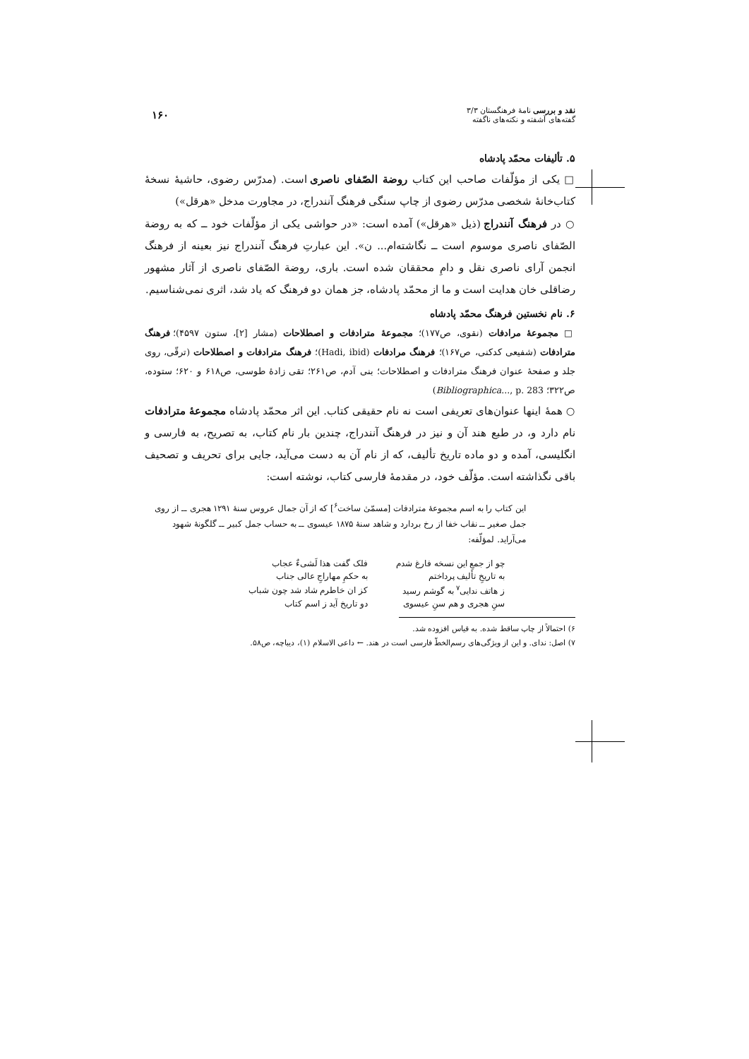نقد و بررسی نامهٔ فرهنگستان ۳/۳
گفته‌های آشفته و نکته‌های ناگفته
۱۶۰
۵. تألیفات محمّد پادشاه
□ یکی از مؤلّفات صاحب این کتاب روضة الصّفای ناصری است. (مدرّس رضوی، حاشیهٔ نسخهٔ کتاب‌خانهٔ شخصی مدرّس رضوی از چاپ سنگی فرهنگ آنندراج، در مجاورت مدخل «هرقل»)
○ در فرهنگ آنندراج (ذیل «هرقل») آمده است: «در حواشی یکی از مؤلّفات خود ــ که به روضة الصّفای ناصری موسوم است ــ نگاشته‌ام... ن». این عبارتِ فرهنگ آنندراج نیز بعینه از فرهنگ انجمن آرای ناصری نقل و دامِ محققان شده است. باری، روضة الصّفای ناصری از آثار مشهور رضاقلی خان هدایت است و ما از محمّد پادشاه، جز همان دو فرهنگ که یاد شد، اثری نمی‌شناسیم.
۶. نام نخستین فرهنگ محمّد پادشاه
□ مجموعهٔ مرادفات (نقوی، ص۱۷۷)؛ مجموعهٔ مترادفات و اصطلاحات (مشار [۲]، ستون ۴۵۹۷)؛ فرهنگ مترادفات (شفیعی کدکنی، ص۱۶۷)؛ فرهنگ مرادفات (Hadi, ibid)؛ فرهنگ مترادفات و اصطلاحات (ترقّی، روی جلد و صفحهٔ عنوان فرهنگ مترادفات و اصطلاحات؛ بنی آدم، ص۲۶۱؛ تقی زادهٔ طوسی، ص۶۱۸ و ۶۲۰؛ ستوده، ص۳۲۲؛ Bibliographica..., p. 283)
○ همهٔ اینها عنوان‌های تعریفی است نه نام حقیقی کتاب. این اثر محمّد پادشاه مجموعهٔ مترادفات نام دارد و، در طبع هند آن و نیز در فرهنگ آنندراج، چندین بار نام کتاب، به تصریح، به فارسی و انگلیسی، آمده و دو ماده تاریخ تألیف، که از نام آن به دست می‌آید، جایی برای تحریف و تصحیف باقی نگذاشته است. مؤلّف خود، در مقدمهٔ فارسی کتاب، نوشته است:
این کتاب را به اسم مجموعهٔ مترادفات [مسمّیٰ ساخت<sup>۶</sup>] که از آن جمال عروس سنهٔ ۱۲۹۱ هجری ــ از روی جمل صغیر ــ نقاب خفا از رخ بردارد و شاهد سنهٔ ۱۸۷۵ عیسوی ــ به حساب جمل کبیر ــ گلگونهٔ شهود می‌آراید. لمؤلّفه:
| چو از جمعِ این نسخه فارغ شدم | فلک گفت هذا لَشیءٌ عجاب |
| به تاریخِ تألیف پرداختم | به حکمِ مهاراجِ عالی جناب |
| ز هاتف ندایی<sup>۷</sup> به گوشم رسید | کز ان خاطرم شاد شد چون شباب |
| سنِ هجری و هم سنِ عیسوی | دو تاریخ آید ز اسم کتاب |
۶) احتمالاً از چاپ ساقط شده. به قیاس افزوده شد.
۷) اصل: ندای. و این از ویژگی‌های رسم‌الخطّ فارسی است در هند. ← داعی الاسلام (۱)، دیباچه، ص۵۸.